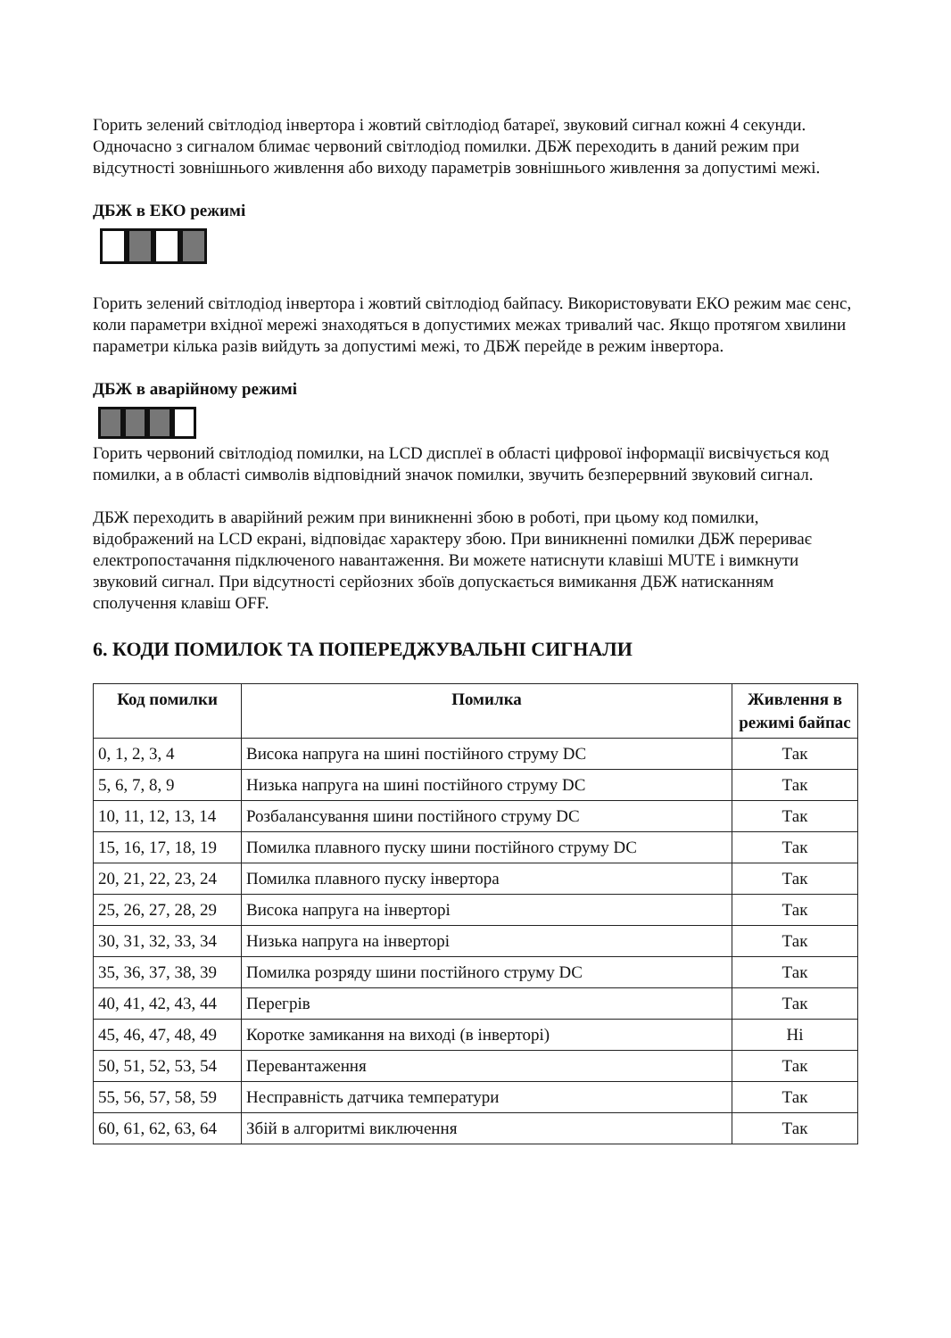Горить зелений світлодіод інвертора і жовтий світлодіод батареї, звуковий сигнал кожні 4 секунди. Одночасно з сигналом блимає червоний світлодіод помилки. ДБЖ переходить в даний режим при відсутності зовнішнього живлення або виходу параметрів зовнішнього живлення за допустимі межі.
ДБЖ в ЕКО режимі
Горить зелений світлодіод інвертора і жовтий світлодіод байпасу. Використовувати ЕКО режим має сенс, коли параметри вхідної мережі знаходяться в допустимих межах тривалий час. Якщо протягом хвилини параметри кілька разів вийдуть за допустимі межі, то ДБЖ перейде в режим інвертора.
ДБЖ в аварійному режимі
Горить червоний світлодіод помилки, на LCD дисплеї в області цифрової інформації висвічується код помилки, а в області символів відповідний значок помилки, звучить безперервний звуковий сигнал.
ДБЖ переходить в аварійний режим при виникненні збою в роботі, при цьому код помилки, відображений на LCD екрані, відповідає характеру збою. При виникненні помилки ДБЖ перериває електропостачання підключеного навантаження. Ви можете натиснути клавіші MUTE і вимкнути звуковий сигнал. При відсутності серйозних збоїв допускається вимикання ДБЖ натисканням сполучення клавіш OFF.
6. КОДИ ПОМИЛОК ТА ПОПЕРЕДЖУВАЛЬНІ СИГНАЛИ
| Код помилки | Помилка | Живлення в режимі байпас |
| --- | --- | --- |
| 0, 1, 2, 3, 4 | Висока напруга на шині постійного струму DC | Так |
| 5, 6, 7, 8, 9 | Низька напруга на шині постійного струму DC | Так |
| 10, 11, 12, 13, 14 | Розбалансування шини постійного струму DC | Так |
| 15, 16, 17, 18, 19 | Помилка плавного пуску шини постійного струму DC | Так |
| 20, 21, 22, 23, 24 | Помилка плавного пуску інвертора | Так |
| 25, 26, 27, 28, 29 | Висока напруга на інверторі | Так |
| 30, 31, 32, 33, 34 | Низька напруга на інверторі | Так |
| 35, 36, 37, 38, 39 | Помилка розряду шини постійного струму DC | Так |
| 40, 41, 42, 43, 44 | Перегрів | Так |
| 45, 46, 47, 48, 49 | Коротке замикання на виході (в інверторі) | Ні |
| 50, 51, 52, 53, 54 | Перевантаження | Так |
| 55, 56, 57, 58, 59 | Несправність датчика температури | Так |
| 60, 61, 62, 63, 64 | Збій в алгоритмі виключення | Так |